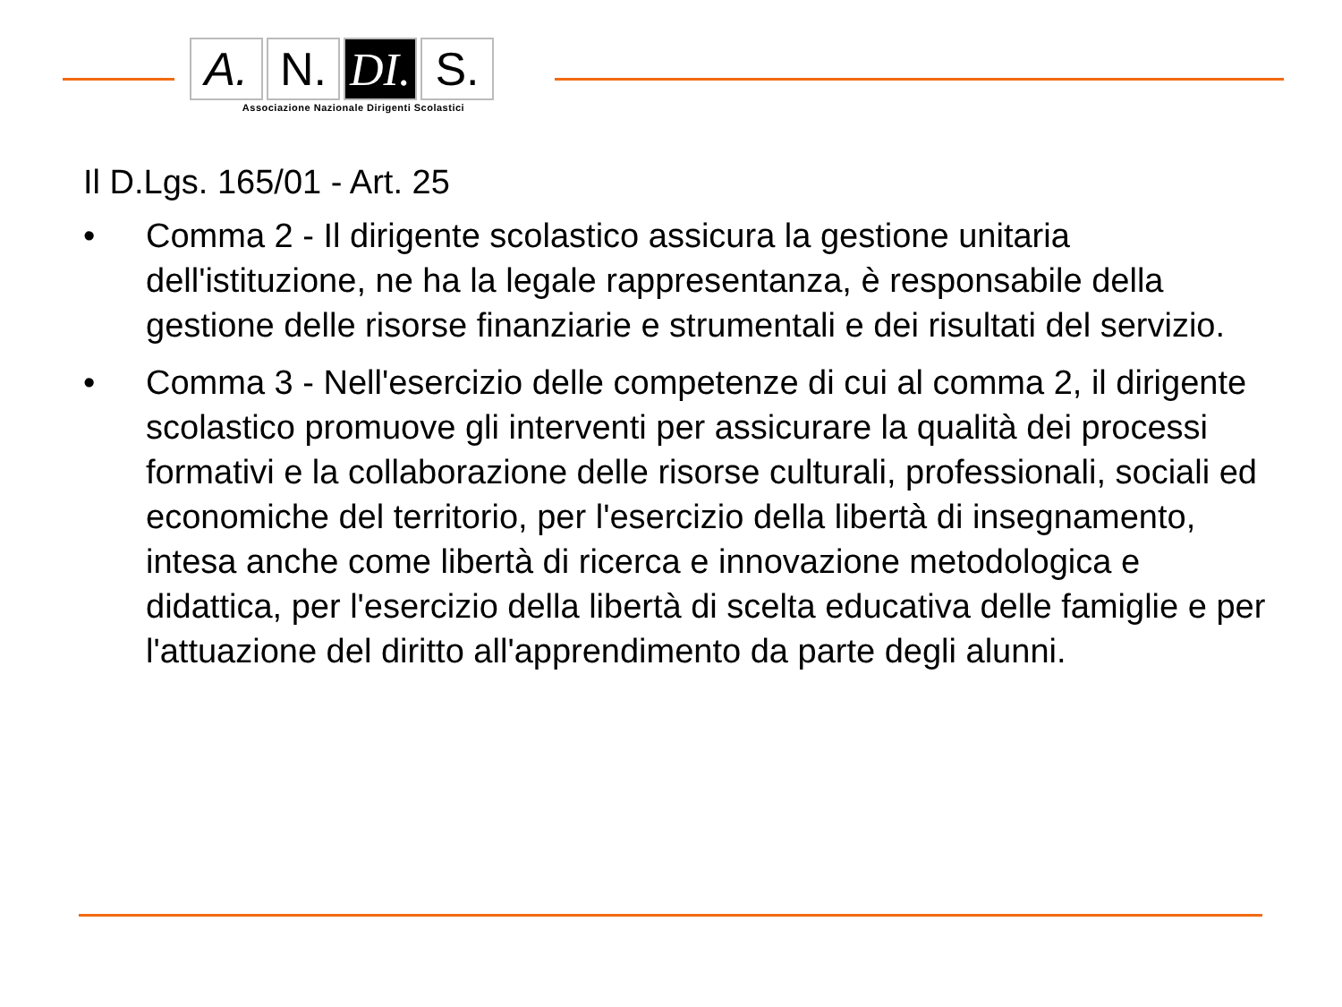A. N. DI.
S.
Associazione Nazionale Dirigenti Scolastici
Il D.Lgs. 165/01 - Art. 25
• Comma 2 - Il dirigente scolastico assicura la gestione unitaria dell'istituzione, ne ha la legale rappresentanza, è responsabile della gestione delle risorse finanziarie e strumentali e dei risultati del servizio.
• Comma 3 - Nell'esercizio delle competenze di cui al comma 2, il dirigente scolastico promuove gli interventi per assicurare la qualità dei processi formativi e la collaborazione delle risorse culturali, professionali, sociali ed economiche del territorio, per l'esercizio della libertà di insegnamento, intesa anche come libertà di ricerca e innovazione metodologica e didattica, per l'esercizio della libertà di scelta educativa delle famiglie e per l'attuazione del diritto all'apprendimento da parte degli alunni.